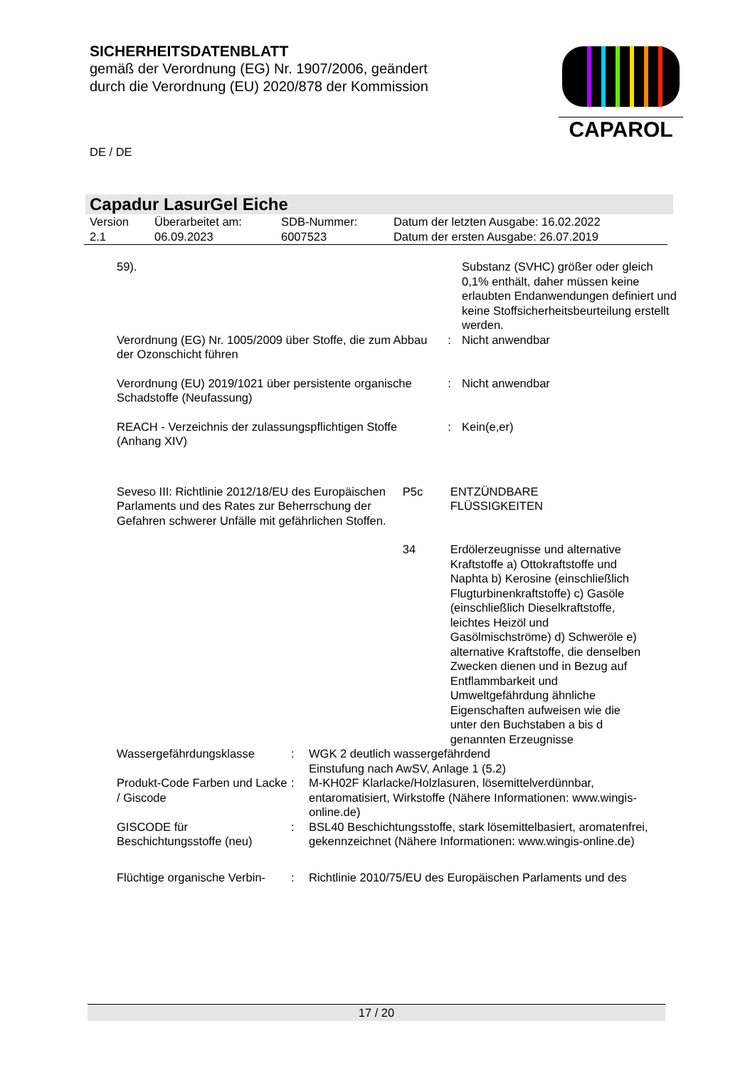SICHERHEITSDATENBLATT
gemäß der Verordnung (EG) Nr. 1907/2006, geändert
durch die Verordnung (EU) 2020/878 der Kommission
CAPAROL
DE / DE
Capadur LasurGel Eiche
| Version 2.1 | Überarbeitet am: 06.09.2023 | SDB-Nummer: 6007523 | Datum der letzten Ausgabe: 16.02.2022 Datum der ersten Ausgabe: 26.07.2019 |
| 59). | | Substanz (SVHC) größer oder gleich 0,1% enthält, daher müssen keine erlaubten Endanwendungen definiert und keine Stoffsicherheitsbeurteilung erstellt werden. |
| Verordnung (EG) Nr. 1005/2009 über Stoffe, die zum Abbau der Ozonschicht führen | : | Nicht anwendbar |
| Verordnung (EU) 2019/1021 über persistente organische Schadstoffe (Neufassung) | : | Nicht anwendbar |
| REACH - Verzeichnis der zulassungspflichtigen Stoffe (Anhang XIV) | : | Kein(e,er) |
| Seveso III: Richtlinie 2012/18/EU des Europäischen Parlaments und des Rates zur Beherrschung der Gefahren schwerer Unfälle mit gefährlichen Stoffen. | P5c | ENTZÜNDBARE FLÜSSIGKEITEN |
| | 34 | Erdölerzeugnisse und alternative Kraftstoffe a) Ottokraftstoffe und Naphta b) Kerosine (einschließlich Flugturbinenkraftstoffe) c) Gasöle (einschließlich Dieselkraftstoffe, leichtes Heizöl und Gasölmischströme) d) Schweröle e) alternative Kraftstoffe, die denselben Zwecken dienen und in Bezug auf Entflammbarkeit und Umweltgefährdung ähnliche Eigenschaften aufweisen wie die unter den Buchstaben a bis d genannten Erzeugnisse |
| Wassergefährdungsklasse | : | WGK 2 deutlich wassergefährdend Einstufung nach AwSV, Anlage 1 (5.2) |
| Produkt-Code Farben und Lacke / Giscode | : | M-KH02F Klarlacke/Holzlasuren, lösemittelverdünnbar, entaromatisiert, Wirkstoffe (Nähere Informationen: www.wingis-online.de) |
| GISCODE für Beschichtungsstoffe (neu) | : | BSL40 Beschichtungsstoffe, stark lösemittelbasiert, aromatenfrei, gekennzeichnet (Nähere Informationen: www.wingis-online.de) |
| Flüchtige organische Verbin- | : | Richtlinie 2010/75/EU des Europäischen Parlaments und des |
17 / 20